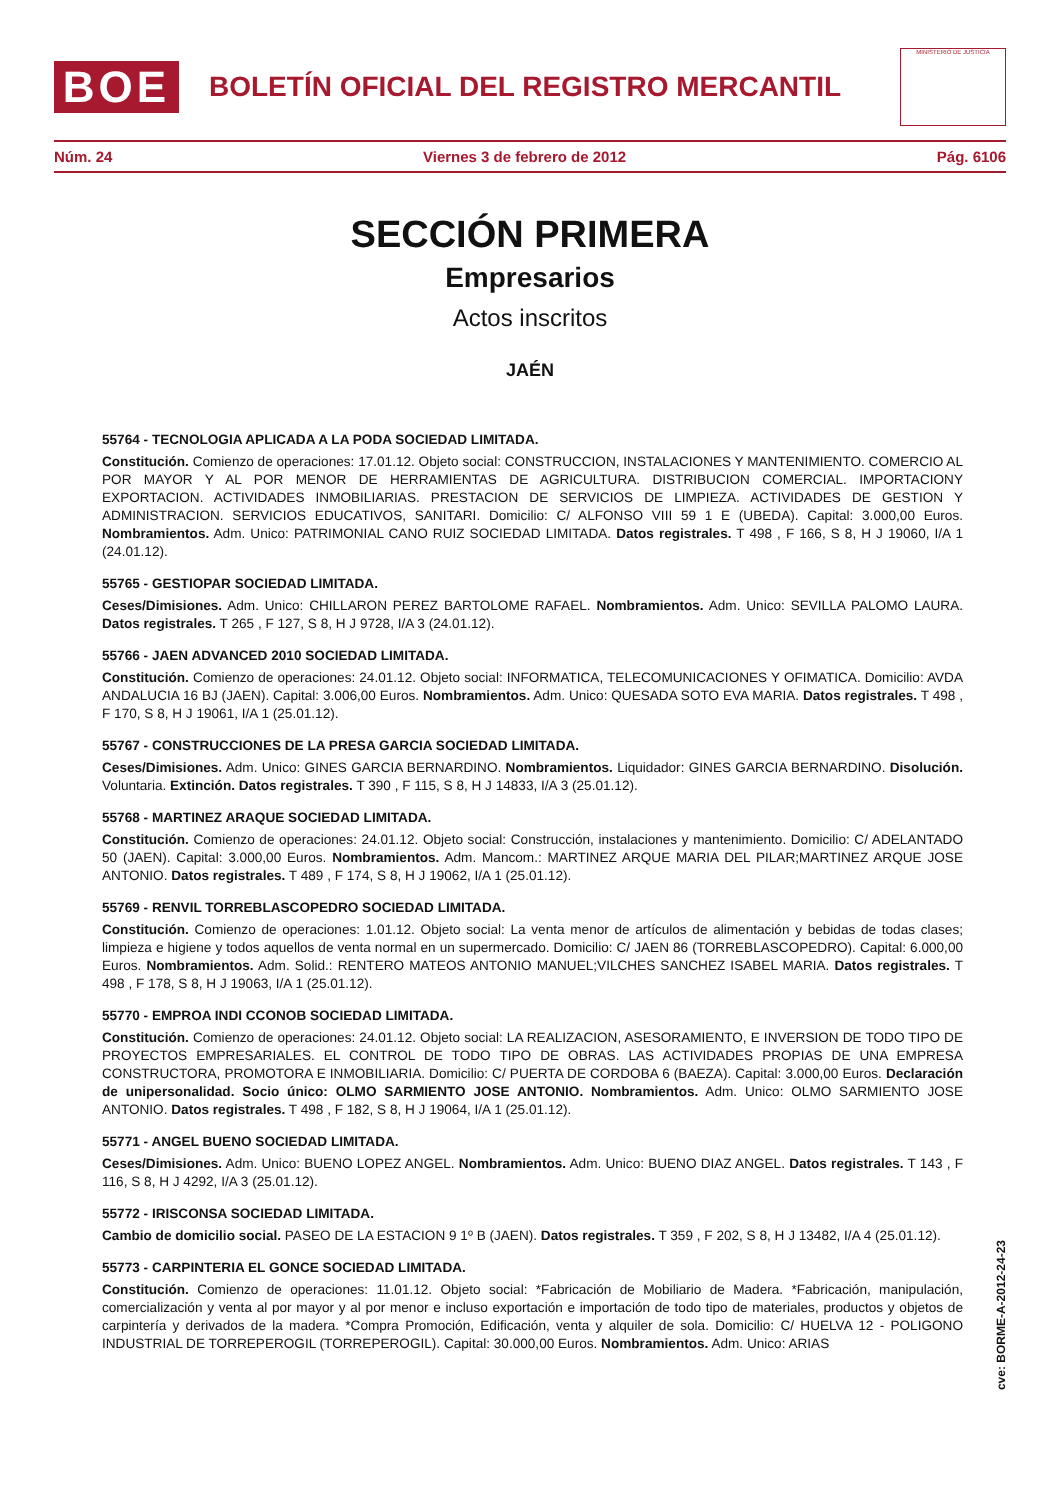BOE
BOLETÍN OFICIAL DEL REGISTRO MERCANTIL
MINISTERIO DE JUSTICIA
Núm. 24 Viernes 3 de febrero de 2012 Pág. 6106
SECCIÓN PRIMERA
Empresarios
Actos inscritos
JAÉN
55764 - TECNOLOGIA APLICADA A LA PODA SOCIEDAD LIMITADA.
Constitución. Comienzo de operaciones: 17.01.12. Objeto social: CONSTRUCCION, INSTALACIONES Y MANTENIMIENTO. COMERCIO AL POR MAYOR Y AL POR MENOR DE HERRAMIENTAS DE AGRICULTURA. DISTRIBUCION COMERCIAL. IMPORTACIONY EXPORTACION. ACTIVIDADES INMOBILIARIAS. PRESTACION DE SERVICIOS DE LIMPIEZA. ACTIVIDADES DE GESTION Y ADMINISTRACION. SERVICIOS EDUCATIVOS, SANITARI. Domicilio: C/ ALFONSO VIII 59 1 E (UBEDA). Capital: 3.000,00 Euros. Nombramientos. Adm. Unico: PATRIMONIAL CANO RUIZ SOCIEDAD LIMITADA. Datos registrales. T 498 , F 166, S 8, H J 19060, I/A 1 (24.01.12).
55765 - GESTIOPAR SOCIEDAD LIMITADA.
Ceses/Dimisiones. Adm. Unico: CHILLARON PEREZ BARTOLOME RAFAEL. Nombramientos. Adm. Unico: SEVILLA PALOMO LAURA. Datos registrales. T 265 , F 127, S 8, H J 9728, I/A 3 (24.01.12).
55766 - JAEN ADVANCED 2010 SOCIEDAD LIMITADA.
Constitución. Comienzo de operaciones: 24.01.12. Objeto social: INFORMATICA, TELECOMUNICACIONES Y OFIMATICA. Domicilio: AVDA ANDALUCIA 16 BJ (JAEN). Capital: 3.006,00 Euros. Nombramientos. Adm. Unico: QUESADA SOTO EVA MARIA. Datos registrales. T 498 , F 170, S 8, H J 19061, I/A 1 (25.01.12).
55767 - CONSTRUCCIONES DE LA PRESA GARCIA SOCIEDAD LIMITADA.
Ceses/Dimisiones. Adm. Unico: GINES GARCIA BERNARDINO. Nombramientos. Liquidador: GINES GARCIA BERNARDINO. Disolución. Voluntaria. Extinción. Datos registrales. T 390 , F 115, S 8, H J 14833, I/A 3 (25.01.12).
55768 - MARTINEZ ARAQUE SOCIEDAD LIMITADA.
Constitución. Comienzo de operaciones: 24.01.12. Objeto social: Construcción, instalaciones y mantenimiento. Domicilio: C/ ADELANTADO 50 (JAEN). Capital: 3.000,00 Euros. Nombramientos. Adm. Mancom.: MARTINEZ ARQUE MARIA DEL PILAR;MARTINEZ ARQUE JOSE ANTONIO. Datos registrales. T 489 , F 174, S 8, H J 19062, I/A 1 (25.01.12).
55769 - RENVIL TORREBLASCOPEDRO SOCIEDAD LIMITADA.
Constitución. Comienzo de operaciones: 1.01.12. Objeto social: La venta menor de artículos de alimentación y bebidas de todas clases; limpieza e higiene y todos aquellos de venta normal en un supermercado. Domicilio: C/ JAEN 86 (TORREBLASCOPEDRO). Capital: 6.000,00 Euros. Nombramientos. Adm. Solid.: RENTERO MATEOS ANTONIO MANUEL;VILCHES SANCHEZ ISABEL MARIA. Datos registrales. T 498 , F 178, S 8, H J 19063, I/A 1 (25.01.12).
55770 - EMPROA INDI CCONOB SOCIEDAD LIMITADA.
Constitución. Comienzo de operaciones: 24.01.12. Objeto social: LA REALIZACION, ASESORAMIENTO, E INVERSION DE TODO TIPO DE PROYECTOS EMPRESARIALES. EL CONTROL DE TODO TIPO DE OBRAS. LAS ACTIVIDADES PROPIAS DE UNA EMPRESA CONSTRUCTORA, PROMOTORA E INMOBILIARIA. Domicilio: C/ PUERTA DE CORDOBA 6 (BAEZA). Capital: 3.000,00 Euros. Declaración de unipersonalidad. Socio único: OLMO SARMIENTO JOSE ANTONIO. Nombramientos. Adm. Unico: OLMO SARMIENTO JOSE ANTONIO. Datos registrales. T 498 , F 182, S 8, H J 19064, I/A 1 (25.01.12).
55771 - ANGEL BUENO SOCIEDAD LIMITADA.
Ceses/Dimisiones. Adm. Unico: BUENO LOPEZ ANGEL. Nombramientos. Adm. Unico: BUENO DIAZ ANGEL. Datos registrales. T 143 , F 116, S 8, H J 4292, I/A 3 (25.01.12).
55772 - IRISCONSA SOCIEDAD LIMITADA.
Cambio de domicilio social. PASEO DE LA ESTACION 9 1º B (JAEN). Datos registrales. T 359 , F 202, S 8, H J 13482, I/A 4 (25.01.12).
55773 - CARPINTERIA EL GONCE SOCIEDAD LIMITADA.
Constitución. Comienzo de operaciones: 11.01.12. Objeto social: *Fabricación de Mobiliario de Madera. *Fabricación, manipulación, comercialización y venta al por mayor y al por menor e incluso exportación e importación de todo tipo de materiales, productos y objetos de carpintería y derivados de la madera. *Compra Promoción, Edificación, venta y alquiler de sola. Domicilio: C/ HUELVA 12 - POLIGONO INDUSTRIAL DE TORREPEROGIL (TORREPEROGIL). Capital: 30.000,00 Euros. Nombramientos. Adm. Unico: ARIAS
cve: BORME-A-2012-24-23